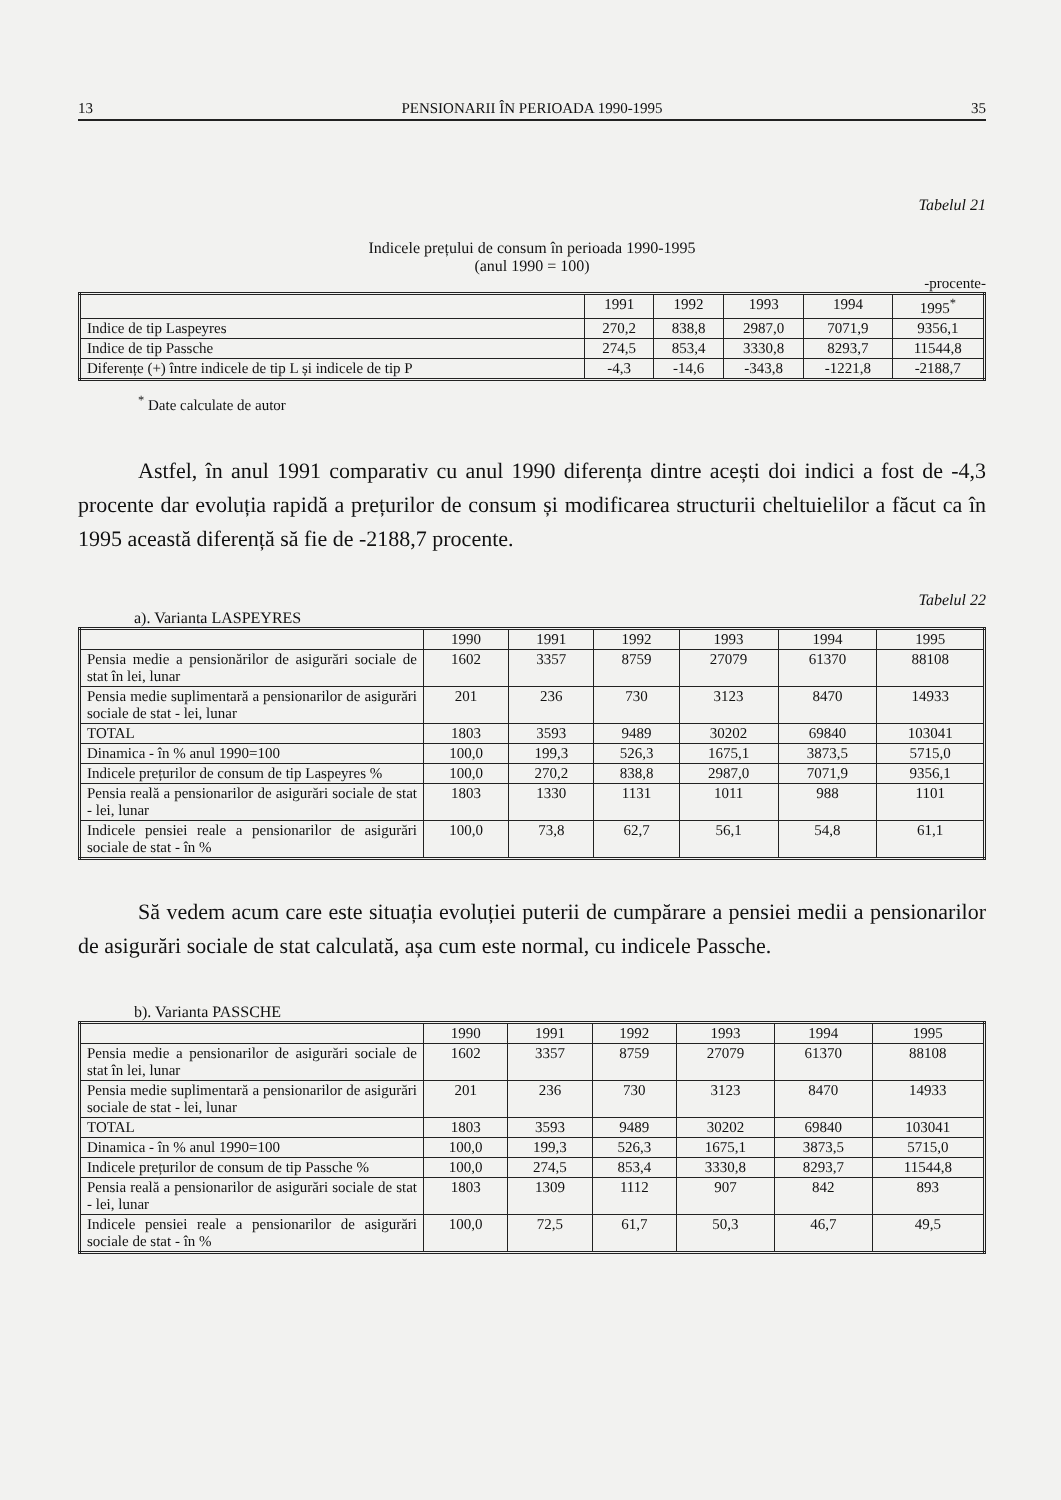13 PENSIONARII ÎN PERIOADA 1990-1995 35
Tabelul 21
Indicele prețului de consum în perioada 1990-1995
(anul 1990 = 100)
-procente-
| | 1991 | 1992 | 1993 | 1994 | 1995<sup>*</sup> |
| --- | --- | --- | --- | --- | --- |
| Indice de tip Laspeyres | 270,2 | 838,8 | 2987,0 | 7071,9 | 9356,1 |
| Indice de tip Passche | 274,5 | 853,4 | 3330,8 | 8293,7 | 11544,8 |
| Diferențe (+) între indicele de tip L și indicele de tip P | -4,3 | -14,6 | -343,8 | -1221,8 | -2188,7 |
<sup>*</sup> Date calculate de autor
Astfel, în anul 1991 comparativ cu anul 1990 diferența dintre acești doi indici a fost de -4,3 procente dar evoluția rapidă a prețurilor de consum și modificarea structurii cheltuielilor a făcut ca în 1995 această diferență să fie de -2188,7 procente.
Tabelul 22
a). Varianta LASPEYRES
| | 1990 | 1991 | 1992 | 1993 | 1994 | 1995 |
| --- | --- | --- | --- | --- | --- | --- |
| Pensia medie a pensionărilor de asigurări sociale de stat în lei, lunar | 1602 | 3357 | 8759 | 27079 | 61370 | 88108 |
| Pensia medie suplimentară a pensionarilor de asigurări sociale de stat - lei, lunar | 201 | 236 | 730 | 3123 | 8470 | 14933 |
| TOTAL | 1803 | 3593 | 9489 | 30202 | 69840 | 103041 |
| Dinamica - în % anul 1990=100 | 100,0 | 199,3 | 526,3 | 1675,1 | 3873,5 | 5715,0 |
| Indicele prețurilor de consum de tip Laspeyres % | 100,0 | 270,2 | 838,8 | 2987,0 | 7071,9 | 9356,1 |
| Pensia reală a pensionarilor de asigurări sociale de stat - lei, lunar | 1803 | 1330 | 1131 | 1011 | 988 | 1101 |
| Indicele pensiei reale a pensionarilor de asigurări sociale de stat - în % | 100,0 | 73,8 | 62,7 | 56,1 | 54,8 | 61,1 |
Să vedem acum care este situația evoluției puterii de cumpărare a pensiei medii a pensionarilor de asigurări sociale de stat calculată, așa cum este normal, cu indicele Passche.
b). Varianta PASSCHE
| | 1990 | 1991 | 1992 | 1993 | 1994 | 1995 |
| --- | --- | --- | --- | --- | --- | --- |
| Pensia medie a pensionarilor de asigurări sociale de stat în lei, lunar | 1602 | 3357 | 8759 | 27079 | 61370 | 88108 |
| Pensia medie suplimentară a pensionarilor de asigurări sociale de stat - lei, lunar | 201 | 236 | 730 | 3123 | 8470 | 14933 |
| TOTAL | 1803 | 3593 | 9489 | 30202 | 69840 | 103041 |
| Dinamica - în % anul 1990=100 | 100,0 | 199,3 | 526,3 | 1675,1 | 3873,5 | 5715,0 |
| Indicele prețurilor de consum de tip Passche % | 100,0 | 274,5 | 853,4 | 3330,8 | 8293,7 | 11544,8 |
| Pensia reală a pensionarilor de asigurări sociale de stat - lei, lunar | 1803 | 1309 | 1112 | 907 | 842 | 893 |
| Indicele pensiei reale a pensionarilor de asigurări sociale de stat - în % | 100,0 | 72,5 | 61,7 | 50,3 | 46,7 | 49,5 |